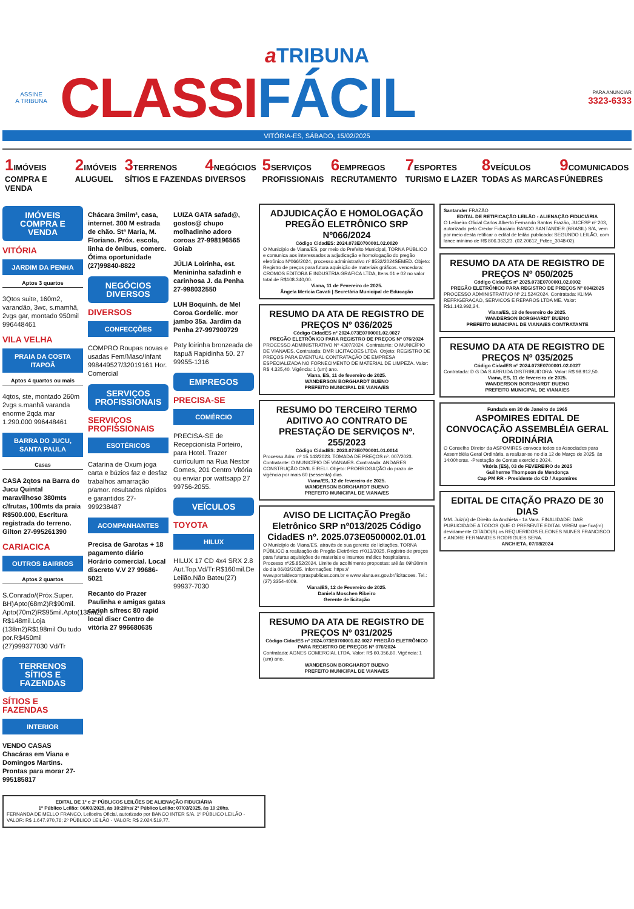a TRIBUNA
ASSINE
A TRIBUNA
CLASSI FÁCIL
PARA ANUNCIAR
3323-6333
VITÓRIA-ES, SÁBADO, 15/02/2025
1 IMÓVEIS COMPRA E VENDA 2 IMÓVEIS ALUGUEL 3 TERRENOS SÍTIOS E FAZENDAS 4 NEGÓCIOS DIVERSOS 5 SERVIÇOS PROFISSIONAIS 6 EMPREGOS RECRUTAMENTO 7 ESPORTES TURISMO E LAZER 8 VEÍCULOS TODAS AS MARCAS 9 COMUNICADOS FÚNEBRES
IMÓVEIS COMPRA E VENDA
VITÓRIA
JARDIM DA PENHA
Aptos 3 quartos
3Qtos suite, 160m2, varandão, 3wc, s.mamhã, 2vgs gar, montado 950mil 996448461
VILA VELHA
PRAIA DA COSTA ITAPOÃ
Aptos 4 quartos ou mais
4qtos, ste, montado 260m 2vgs s.manhã varanda enorme 2qda mar 1.290.000 996448461
BARRA DO JUCU, SANTA PAULA
Casas
CASA 2qtos na Barra do Jucu Quintal maravilhoso 380mts c/frutas, 100mts da praia R$500.000, Escritura registrada do terreno. Gilton 27-995261390
CARIACICA
OUTROS BAIRROS
Aptos 2 quartos
S.Conrado/(Próx.Super. BH)Apto(68m2)R$90mil. Apto(70m2)R$95mil.Apto(138m2) R$148mil.Loja (138m2)R$198mil Ou tudo por.R$450mil (27)999377030 Vd/Tr
TERRENOS SÍTIOS E FAZENDAS
SÍTIOS E FAZENDAS
INTERIOR
VENDO CASAS Chacáras em Viana e Domingos Martins. Prontas para morar 27-995185817
Chácara 3milm², casa, internet. 300 M estrada de chão. Stª Maria, M. Floriano. Próx. escola, linha de ônibus, comerc. Ótima oportunidade (27)99840-8822
NEGÓCIOS DIVERSOS
DIVERSOS
CONFECÇÕES
COMPRO Roupas novas e usadas Fem/Masc/Infant 998449527/32019161 Hor. Comercial
SERVIÇOS PROFISSIONAIS
SERVIÇOS PROFISSIONAIS
ESOTÉRICOS
Catarina de Oxum joga carta e búzios faz e desfaz trabalhos amarração p/amor. resultados rápidos e garantidos 27-999238487
ACOMPANHANTES
Precisa de Garotas + 18 pagamento diário Horário comercial. Local discreto V.V 27 99686-5021
Recanto do Prazer Paulinha e amigas gatas carinh s/fresc 80 rapid local discr Centro de vitória 27 996680635
LUIZA GATA safad@, gostos@ chupo molhadinho adoro coroas 27-998196565 Goiab
JÚLIA Loirinha, est. Menininha safadinh e carinhosa J. da Penha 27-998032550
LUH Boquinh. de Mel Coroa Gordelíc. mor jambo 35a. Jardim da Penha 27-997900729
Paty loirinha bronzeada de Itapuã Rapidinha 50. 27 99955-1316
EMPREGOS
PRECISA-SE
COMÉRCIO
PRECISA-SE de Recepcionista Porteiro, para Hotel. Trazer currículum na Rua Nestor Gomes, 201 Centro Vitória ou enviar por wattsapp 27 99756-2055.
VEÍCULOS
TOYOTA
HILUX
HILUX 17 CD 4x4 SRX 2.8 Aut.Top.Vd/Tr:R$160mil.De Leilão.Não Bateu(27) 99937-7030
ADJUDICAÇÃO E HOMOLOGAÇÃO PREGÃO ELETRÔNICO SRP Nº066/2024
Código CidadES: 2024.073E0700001.02.0020
O Município de Viana/ES, por meio do Prefeito Municipal, TORNA PÚBLICO e comunica aos interessados a adjudicação e homologação do pregão eletrônico Nº066/2024, processo administrativo nº 8532/2024SEMED. Objeto: Registro de preços para futura aquisição de materiais gráficos. vencedora: CROMOS EDITORA E INDUSTRIA GRAFICA LTDA, Itens 01 e 02 no valor total de R$108.340,00.
Viana, 11 de Fevereiro de 2025.
Ângela Merícia Cavati | Secretária Municipal de Educação
RESUMO DA ATA DE REGISTRO DE PREÇOS Nº 036/2025
Código CidadES nº 2024.073E0700001.02.0027
PREGÃO ELETRÔNICO PARA REGISTRO DE PREÇOS Nº 076/2024
PROCESSO ADMINISTRATIVO Nº 4307/2024. Contratante: O MUNICÍPIO DE VIANA/ES. Contratada: DMR LICITACOES LTDA. Objeto: REGISTRO DE PREÇOS PARA EVENTUAL CONTRATAÇÃO DE EMPRESA ESPECIALIZADA NO FORNECIMENTO DE MATERIAL DE LIMPEZA. Valor: R$ 4.325,40. Vigência: 1 (um) ano.
Viana, ES, 11 de fevereiro de 2025.
WANDERSON BORGHARDT BUENO
PREFEITO MUNICIPAL DE VIANA/ES
RESUMO DO TERCEIRO TERMO ADITIVO AO CONTRATO DE PRESTAÇÃO DE SERVIÇOS Nº. 255/2023
Código CidadES: 2023.073E0700001.01.0014
Processo Adm. nº 15.143/2023. TOMADA DE PREÇOS nº. 007/2023. Contratante: O MUNICÍPIO DE VIANA/ES. Contratada: ANDARES CONSTRUÇÃO CIVIL EIRELI. Objeto: PRORROGAÇÃO do prazo de vigência por mais 60 (sessenta) dias.
Viana/ES, 12 de fevereiro de 2025.
WANDERSON BORGHARDT BUENO
PREFEITO MUNICIPAL DE VIANA/ES
AVISO DE LICITAÇÃO Pregão Eletrônico SRP nº013/2025 Código CidadES nº. 2025.073E0500002.01.01
O Município de Viana/ES, através de sua gerente de licitações, TORNA PÚBLICO a realização de Pregão Eletrônico nº013/2025, Registro de preços para futuras aquisições de materiais e insumos médico hospitalares. Processo nº25.852/2024. Limite de acolhimento propostas: até às 09h30min do dia 06/03/2025. Informações: https:// www.portaldecompraspublicas.com.br e www.viana.es.gov.br/licitacoes. Tel.: (27) 3354-4009.
Viana/ES, 12 de Fevereiro de 2025.
Daniela Moschen Ribeiro
Gerente de licitação
RESUMO DA ATA DE REGISTRO DE PREÇOS Nº 031/2025
Código CidadES nº 2024.073E0700001.02.0027 PREGÃO ELETRÔNICO PARA REGISTRO DE PREÇOS Nº 076/2024
Contratada: AGNES COMERCIAL LTDA. Valor: R$ 60.356,60. Vigência: 1 (um) ano.
WANDERSON BORGHARDT BUENO
PREFEITO MUNICIPAL DE VIANA/ES
Santander FRAZÃO
EDITAL DE RETIFICAÇÃO LEILÃO - ALIENAÇÃO FIDUCIÁRIA
O Leiloeiro Oficial Carlos Alberto Fernando Santos Frazão, JUCESP nº 203, autorizado pelo Credor Fiduciário BANCO SANTANDER (BRASIL) S/A, vem por meio desta retificar o edital de leilão publicado: SEGUNDO LEILÃO, com lance mínimo de R$ 806.363,23. (02.20612_Pdtec_3048-02).
RESUMO DA ATA DE REGISTRO DE PREÇOS Nº 050/2025
Código CidadES nº 2025.073E0700001.02.0002
PREGÃO ELETRÔNICO PARA REGISTRO DE PREÇOS Nº 004/2025
PROCESSO ADMINISTRATIVO Nº 21.524/2024. Contratada: KLIMA REFRIGERACAO, SERVICOS E REPAROS LTDA ME. Valor: R$1.143.992,24.
Viana/ES, 13 de fevereiro de 2025.
WANDERSON BORGHARDT BUENO
PREFEITO MUNICIPAL DE VIANA/ES CONTRATANTE
RESUMO DA ATA DE REGISTRO DE PREÇOS Nº 035/2025
Código CidadES nº 2024.073E0700001.02.0027
Contratada: D G DA S ARRUDA DISTRIBUIDORA. Valor: R$ 98.912,50.
Viana, ES, 11 de fevereiro de 2025.
WANDERSON BORGHARDT BUENO
PREFEITO MUNICIPAL DE VIANA/ES
Fundada em 30 de Janeiro de 1965
ASPOMIRES EDITAL DE CONVOCAÇÃO ASSEMBLÉIA GERAL ORDINÁRIA
O Conselho Diretor da ASPOMIRES convoca todos os Associados para Assembléia Geral Ordinária, a realizar-se no dia 12 de Março de 2025, às 14:00horas. -Prestação de Contas exercício 2024.
Vitória (ES), 03 de FEVEREIRO de 2025
Guilherme Thompson de Mendonça
Cap PM RR - Presidente do CD / Aspomires
EDITAL DE CITAÇÃO PRAZO DE 30 DIAS
MM. Juiz(a) de Direito da Anchieta - 1a Vara. FINALIDADE: DAR PUBLICIDADE A TODOS QUE O PRESENTE EDITAL VIREM que fica(m) devidamente CITADO(S) os REQUERIDOS ELEONES NUNES FRANCISCO e ANDRE FERNANDES RODRIGUES SENA.
ANCHIETA, 07/08/2024
EDITAL DE 1º e 2º PÚBLICOS LEILÕES DE ALIENAÇÃO FIDUCIÁRIA
1º Público Leilão: 06/03/2025, às 10:20hs/ 2º Público Leilão: 07/03/2025, às 10:20hs.
FERNANDA DE MELLO FRANCO, Leiloeira Oficial, autorizado por BANCO INTER S/A. 1º PÚBLICO LEILÃO - VALOR: R$ 1.647.970,76; 2º PÚBLICO LEILÃO - VALOR: R$ 2.024.519,77.